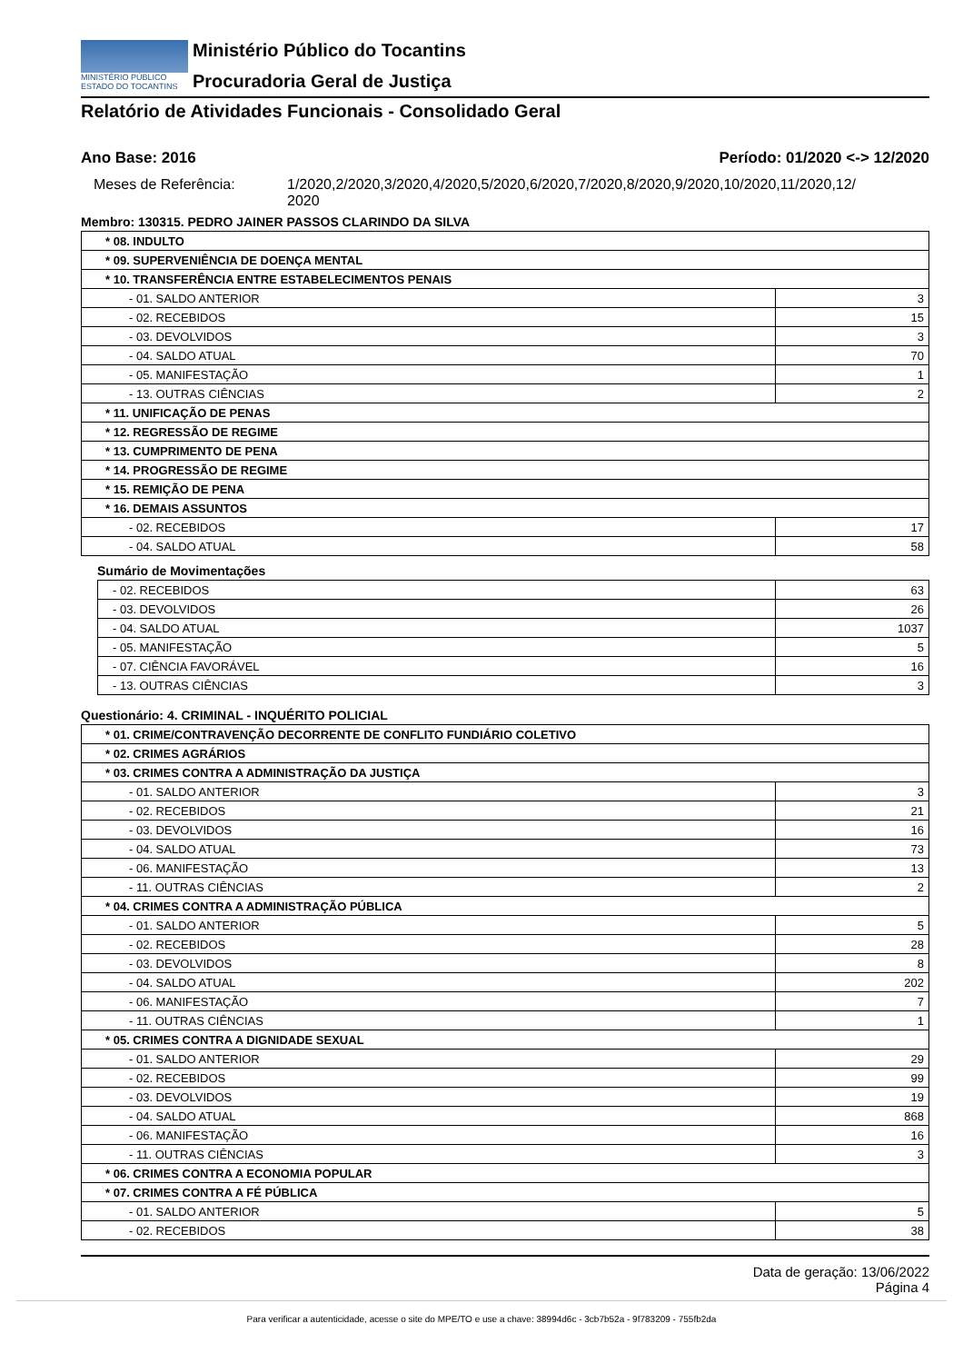MINISTÉRIO PÚBLICO
ESTADO DO TOCANTINS
Ministério Público do Tocantins
Procuradoria Geral de Justiça
Relatório de Atividades Funcionais - Consolidado Geral
Ano Base: 2016 Período: 01/2020 <-> 12/2020
Meses de Referência: 1/2020,2/2020,3/2020,4/2020,5/2020,6/2020,7/2020,8/2020,9/2020,10/2020,11/2020,12/
2020
Membro: 130315. PEDRO JAINER PASSOS CLARINDO DA SILVA
| * 08. INDULTO | |
| * 09. SUPERVENIÊNCIA DE DOENÇA MENTAL | |
| * 10. TRANSFERÊNCIA ENTRE ESTABELECIMENTOS PENAIS | |
| - 01. SALDO ANTERIOR | 3 |
| - 02. RECEBIDOS | 15 |
| - 03. DEVOLVIDOS | 3 |
| - 04. SALDO ATUAL | 70 |
| - 05. MANIFESTAÇÃO | 1 |
| - 13. OUTRAS CIÊNCIAS | 2 |
| * 11. UNIFICAÇÃO DE PENAS | |
| * 12. REGRESSÃO DE REGIME | |
| * 13. CUMPRIMENTO DE PENA | |
| * 14. PROGRESSÃO DE REGIME | |
| * 15. REMIÇÃO DE PENA | |
| * 16. DEMAIS ASSUNTOS | |
| - 02. RECEBIDOS | 17 |
| - 04. SALDO ATUAL | 58 |
Sumário de Movimentações
| - 02. RECEBIDOS | 63 |
| - 03. DEVOLVIDOS | 26 |
| - 04. SALDO ATUAL | 1037 |
| - 05. MANIFESTAÇÃO | 5 |
| - 07. CIÊNCIA FAVORÁVEL | 16 |
| - 13. OUTRAS CIÊNCIAS | 3 |
Questionário: 4. CRIMINAL - INQUÉRITO POLICIAL
| * 01. CRIME/CONTRAVENÇÃO DECORRENTE DE CONFLITO FUNDIÁRIO COLETIVO | |
| * 02. CRIMES AGRÁRIOS | |
| * 03. CRIMES CONTRA A ADMINISTRAÇÃO DA JUSTIÇA | |
| - 01. SALDO ANTERIOR | 3 |
| - 02. RECEBIDOS | 21 |
| - 03. DEVOLVIDOS | 16 |
| - 04. SALDO ATUAL | 73 |
| - 06. MANIFESTAÇÃO | 13 |
| - 11. OUTRAS CIÊNCIAS | 2 |
| * 04. CRIMES CONTRA A ADMINISTRAÇÃO PÚBLICA | |
| - 01. SALDO ANTERIOR | 5 |
| - 02. RECEBIDOS | 28 |
| - 03. DEVOLVIDOS | 8 |
| - 04. SALDO ATUAL | 202 |
| - 06. MANIFESTAÇÃO | 7 |
| - 11. OUTRAS CIÊNCIAS | 1 |
| * 05. CRIMES CONTRA A DIGNIDADE SEXUAL | |
| - 01. SALDO ANTERIOR | 29 |
| - 02. RECEBIDOS | 99 |
| - 03. DEVOLVIDOS | 19 |
| - 04. SALDO ATUAL | 868 |
| - 06. MANIFESTAÇÃO | 16 |
| - 11. OUTRAS CIÊNCIAS | 3 |
| * 06. CRIMES CONTRA A ECONOMIA POPULAR | |
| * 07. CRIMES CONTRA A FÉ PÚBLICA | |
| - 01. SALDO ANTERIOR | 5 |
| - 02. RECEBIDOS | 38 |
Data de geração: 13/06/2022
Página 4
Para verificar a autenticidade, acesse o site do MPE/TO e use a chave: 38994d6c - 3cb7b52a - 9f783209 - 755fb2da